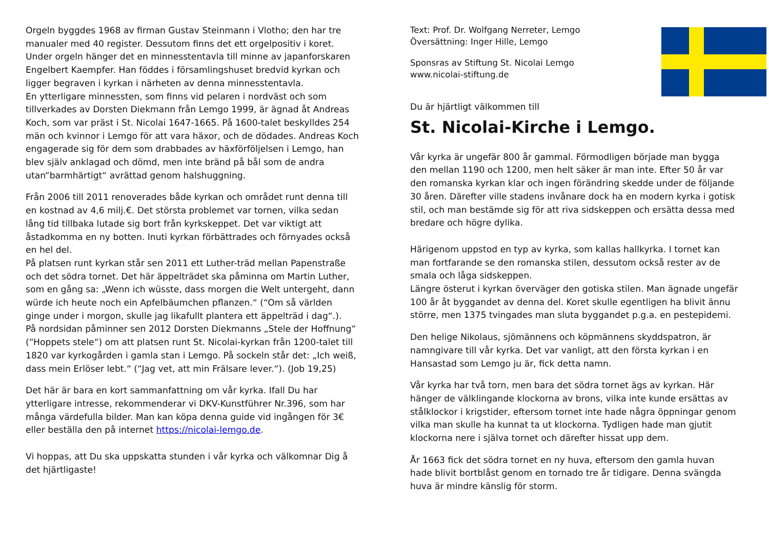Orgeln byggdes 1968 av firman Gustav Steinmann i Vlotho; den har tre manualer med 40 register. Dessutom finns det ett orgelpositiv i koret. Under orgeln hänger det en minnesstentavla till minne av japanforskaren Engelbert Kaempfer. Han föddes i församlingshuset bredvid kyrkan och ligger begraven i kyrkan i närheten av denna minnesstentavla.
En ytterligare minnessten, som finns vid pelaren i nordväst och som tillverkades av Dorsten Diekmann från Lemgo 1999, är ägnad åt Andreas Koch, som var präst i St. Nicolai 1647-1665. På 1600-talet beskylldes 254 män och kvinnor i Lemgo för att vara häxor, och de dödades. Andreas Koch engagerade sig för dem som drabbades av häxförföljelsen i Lemgo, han blev själv anklagad och dömd, men inte bränd på bål som de andra utan“barmhärtigt“ avrättad genom halshuggning.
Från 2006 till 2011 renoverades både kyrkan och området runt denna till en kostnad av 4,6 milj.€. Det största problemet var tornen, vilka sedan lång tid tillbaka lutade sig bort från kyrkskeppet. Det var viktigt att åstadkomma en ny botten. Inuti kyrkan förbättrades och förnyades också en hel del.
På platsen runt kyrkan står sen 2011 ett Luther-träd mellan Papenstraße och det södra tornet. Det här äppelträdet ska påminna om Martin Luther, som en gång sa: „Wenn ich wüsste, dass morgen die Welt untergeht, dann würde ich heute noch ein Apfelbäumchen pflanzen.“ (“Om så världen ginge under i morgon, skulle jag likafullt plantera ett äppelträd i dag“.).
På nordsidan påminner sen 2012 Dorsten Diekmanns „Stele der Hoffnung“ (“Hoppets stele“) om att platsen runt St. Nicolai-kyrkan från 1200-talet till 1820 var kyrkogården i gamla stan i Lemgo. På sockeln står det: „Ich weiß, dass mein Erlöser lebt.“ (“Jag vet, att min Frälsare lever.“). (Job 19,25)
Det här är bara en kort sammanfattning om vår kyrka. Ifall Du har ytterligare intresse, rekommenderar vi DKV-Kunstführer Nr.396, som har många värdefulla bilder. Man kan köpa denna guide vid ingången för 3€ eller beställa den på internet https://nicolai-lemgo.de.
Vi hoppas, att Du ska uppskatta stunden i vår kyrka och välkomnar Dig å det hjärtligaste!
Text: Prof. Dr. Wolfgang Nerreter, Lemgo
Översättning: Inger Hille, Lemgo
Sponsras av Stiftung St. Nicolai Lemgo
www.nicolai-stiftung.de
Du är hjärtligt välkommen till
St. Nicolai-Kirche i Lemgo.
Vår kyrka är ungefär 800 år gammal. Förmodligen började man bygga den mellan 1190 och 1200, men helt säker är man inte. Efter 50 år var den romanska kyrkan klar och ingen förändring skedde under de följande 30 åren. Därefter ville stadens invånare dock ha en modern kyrka i gotisk stil, och man bestämde sig för att riva sidskeppen och ersätta dessa med bredare och högre dylika.
Härigenom uppstod en typ av kyrka, som kallas hallkyrka. I tornet kan man fortfarande se den romanska stilen, dessutom också rester av de smala och låga sidskeppen.
Längre österut i kyrkan överväger den gotiska stilen. Man ägnade ungefär 100 år åt byggandet av denna del. Koret skulle egentligen ha blivit ännu större, men 1375 tvingades man sluta byggandet p.g.a. en pestepidemi.
Den helige Nikolaus, sjömännens och köpmännens skyddspatron, är namngivare till vår kyrka. Det var vanligt, att den första kyrkan i en Hansastad som Lemgo ju är, fick detta namn.
Vår kyrka har två torn, men bara det södra tornet ägs av kyrkan. Här hänger de välklingande klockorna av brons, vilka inte kunde ersättas av stålklockor i krigstider, eftersom tornet inte hade några öppningar genom vilka man skulle ha kunnat ta ut klockorna. Tydligen hade man gjutit klockorna nere i själva tornet och därefter hissat upp dem.
År 1663 fick det södra tornet en ny huva, eftersom den gamla huvan hade blivit bortblåst genom en tornado tre år tidigare. Denna svängda huva är mindre känslig för storm.